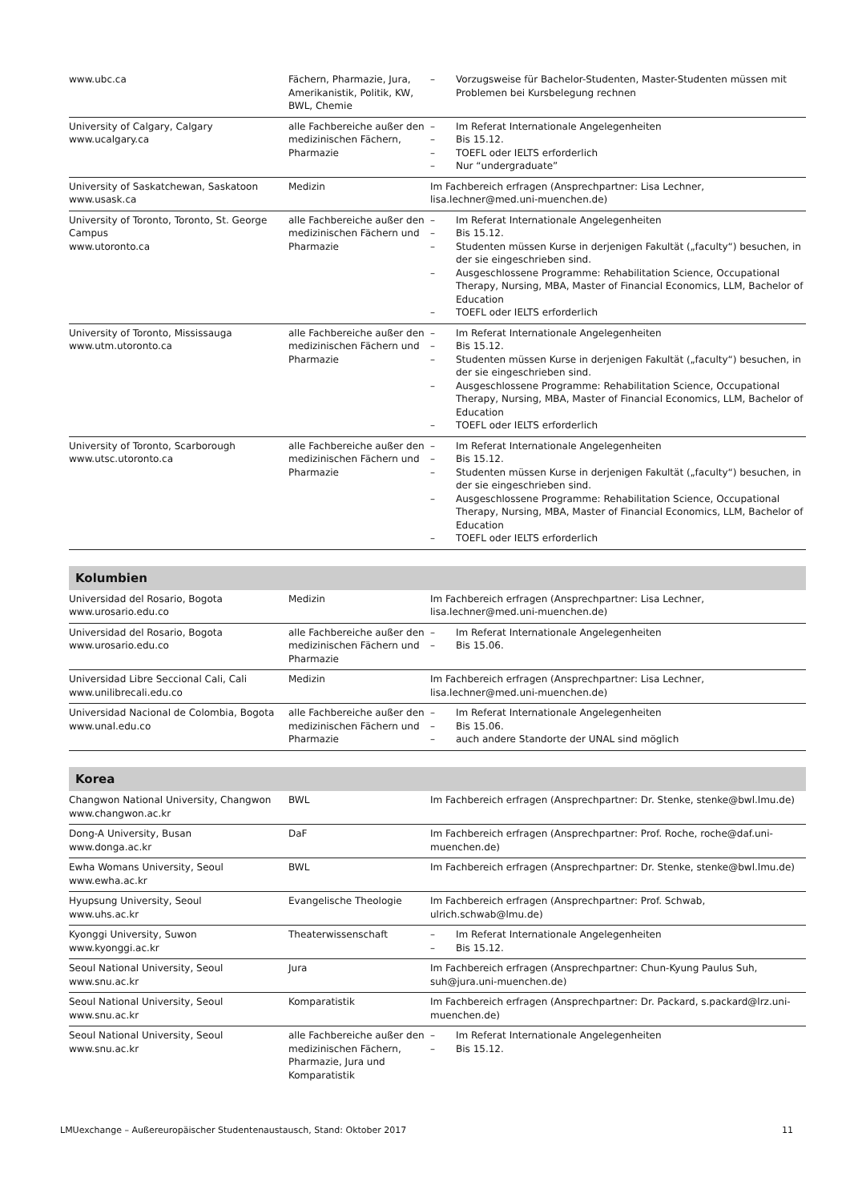| www.ubc.ca | Fächern, Pharmazie, Jura, Amerikanistik, Politik, KW, BWL, Chemie | – Vorzugsweise für Bachelor-Studenten, Master-Studenten müssen mit Problemen bei Kursbelegung rechnen |
| University of Calgary, Calgary www.ucalgary.ca | alle Fachbereiche außer den medizinischen Fächern, Pharmazie | – Im Referat Internationale Angelegenheiten – Bis 15.12. – TOEFL oder IELTS erforderlich – Nur “undergraduate” |
| University of Saskatchewan, Saskatoon www.usask.ca | Medizin | Im Fachbereich erfragen (Ansprechpartner: Lisa Lechner, lisa.lechner@med.uni-muenchen.de) |
| University of Toronto, Toronto, St. George Campus www.utoronto.ca | alle Fachbereiche außer den medizinischen Fächern und Pharmazie | – Im Referat Internationale Angelegenheiten – Bis 15.12. – Studenten müssen Kurse in derjenigen Fakultät („faculty“) besuchen, in der sie eingeschrieben sind. – Ausgeschlossene Programme: Rehabilitation Science, Occupational Therapy, Nursing, MBA, Master of Financial Economics, LLM, Bachelor of Education – TOEFL oder IELTS erforderlich |
| University of Toronto, Mississauga www.utm.utoronto.ca | alle Fachbereiche außer den medizinischen Fächern und Pharmazie | – Im Referat Internationale Angelegenheiten – Bis 15.12. – Studenten müssen Kurse in derjenigen Fakultät („faculty“) besuchen, in der sie eingeschrieben sind. – Ausgeschlossene Programme: Rehabilitation Science, Occupational Therapy, Nursing, MBA, Master of Financial Economics, LLM, Bachelor of Education – TOEFL oder IELTS erforderlich |
| University of Toronto, Scarborough www.utsc.utoronto.ca | alle Fachbereiche außer den medizinischen Fächern und Pharmazie | – Im Referat Internationale Angelegenheiten – Bis 15.12. – Studenten müssen Kurse in derjenigen Fakultät („faculty“) besuchen, in der sie eingeschrieben sind. – Ausgeschlossene Programme: Rehabilitation Science, Occupational Therapy, Nursing, MBA, Master of Financial Economics, LLM, Bachelor of Education – TOEFL oder IELTS erforderlich |
Kolumbien
| Universidad del Rosario, Bogota www.urosario.edu.co | Medizin | Im Fachbereich erfragen (Ansprechpartner: Lisa Lechner, lisa.lechner@med.uni-muenchen.de) |
| Universidad del Rosario, Bogota www.urosario.edu.co | alle Fachbereiche außer den medizinischen Fächern und Pharmazie | – Im Referat Internationale Angelegenheiten – Bis 15.06. |
| Universidad Libre Seccional Cali, Cali www.unilibrecali.edu.co | Medizin | Im Fachbereich erfragen (Ansprechpartner: Lisa Lechner, lisa.lechner@med.uni-muenchen.de) |
| Universidad Nacional de Colombia, Bogota www.unal.edu.co | alle Fachbereiche außer den medizinischen Fächern und Pharmazie | – Im Referat Internationale Angelegenheiten – Bis 15.06. – auch andere Standorte der UNAL sind möglich |
Korea
| Changwon National University, Changwon www.changwon.ac.kr | BWL | Im Fachbereich erfragen (Ansprechpartner: Dr. Stenke, stenke@bwl.lmu.de) |
| Dong-A University, Busan www.donga.ac.kr | DaF | Im Fachbereich erfragen (Ansprechpartner: Prof. Roche, roche@daf.uni-muenchen.de) |
| Ewha Womans University, Seoul www.ewha.ac.kr | BWL | Im Fachbereich erfragen (Ansprechpartner: Dr. Stenke, stenke@bwl.lmu.de) |
| Hyupsung University, Seoul www.uhs.ac.kr | Evangelische Theologie | Im Fachbereich erfragen (Ansprechpartner: Prof. Schwab, ulrich.schwab@lmu.de) |
| Kyonggi University, Suwon www.kyonggi.ac.kr | Theaterwissenschaft | – Im Referat Internationale Angelegenheiten – Bis 15.12. |
| Seoul National University, Seoul www.snu.ac.kr | Jura | Im Fachbereich erfragen (Ansprechpartner: Chun-Kyung Paulus Suh, suh@jura.uni-muenchen.de) |
| Seoul National University, Seoul www.snu.ac.kr | Komparatistik | Im Fachbereich erfragen (Ansprechpartner: Dr. Packard, s.packard@lrz.uni-muenchen.de) |
| Seoul National University, Seoul www.snu.ac.kr | alle Fachbereiche außer den medizinischen Fächern, Pharmazie, Jura und Komparatistik | – Im Referat Internationale Angelegenheiten – Bis 15.12. |
LMUexchange – Außereuropäischer Studentenaustausch, Stand: Oktober 2017 11